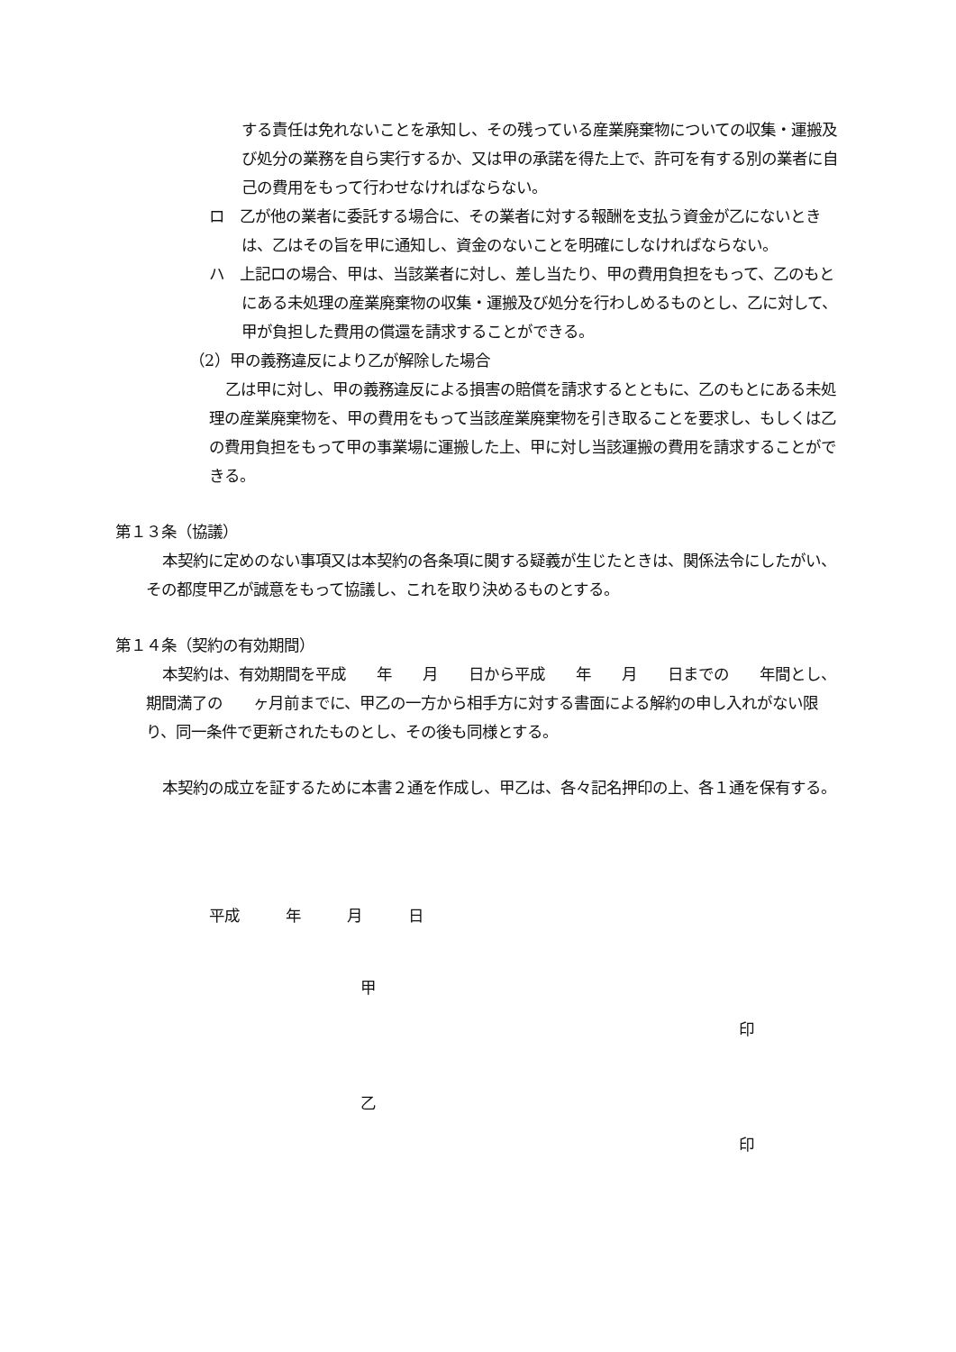する責任は免れないことを承知し、その残っている産業廃棄物についての収集・運搬及び処分の業務を自ら実行するか、又は甲の承諾を得た上で、許可を有する別の業者に自己の費用をもって行わせなければならない。
ロ　乙が他の業者に委託する場合に、その業者に対する報酬を支払う資金が乙にないときは、乙はその旨を甲に通知し、資金のないことを明確にしなければならない。
ハ　上記ロの場合、甲は、当該業者に対し、差し当たり、甲の費用負担をもって、乙のもとにある未処理の産業廃棄物の収集・運搬及び処分を行わしめるものとし、乙に対して、甲が負担した費用の償還を請求することができる。
（2）甲の義務違反により乙が解除した場合
乙は甲に対し、甲の義務違反による損害の賠償を請求するとともに、乙のもとにある未処理の産業廃棄物を、甲の費用をもって当該産業廃棄物を引き取ることを要求し、もしくは乙の費用負担をもって甲の事業場に運搬した上、甲に対し当該運搬の費用を請求することができる。
第１３条（協議）
本契約に定めのない事項又は本契約の各条項に関する疑義が生じたときは、関係法令にしたがい、その都度甲乙が誠意をもって協議し、これを取り決めるものとする。
第１４条（契約の有効期間）
本契約は、有効期間を平成　　年　　月　　日から平成　　年　　月　　日までの　　年間とし、期間満了の　　ヶ月前までに、甲乙の一方から相手方に対する書面による解約の申し入れがない限り、同一条件で更新されたものとし、その後も同様とする。
本契約の成立を証するために本書２通を作成し、甲乙は、各々記名押印の上、各１通を保有する。
平成　　　年　　　月　　　日
甲
印
乙
印